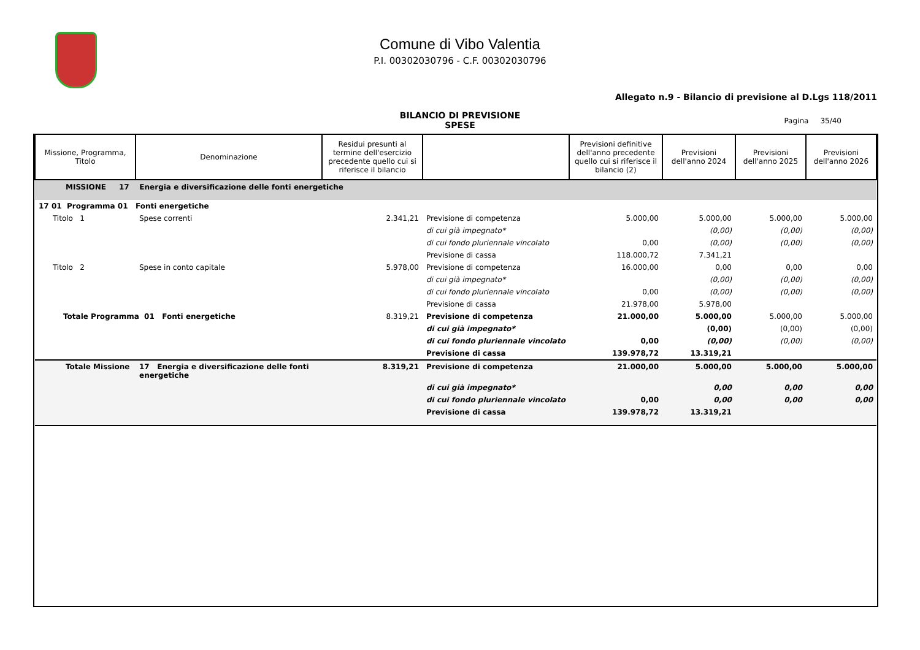Comune di Vibo Valentia
P.I. 00302030796 - C.F. 00302030796
Allegato n.9 - Bilancio di previsione al D.Lgs 118/2011
BILANCIO DI PREVISIONE
SPESE
Pagina 35/40
| Missione, Programma, Titolo | Denominazione | Residui presunti al termine dell'esercizio precedente quello cui si riferisce il bilancio | | Previsioni definitive dell'anno precedente quello cui si riferisce il bilancio (2) | Previsioni dell'anno 2024 | Previsioni dell'anno 2025 | Previsioni dell'anno 2026 |
| --- | --- | --- | --- | --- | --- | --- | --- |
| MISSIONE 17 Energia e diversificazione delle fonti energetiche | | | | | | | |
| 17 01 Programma 01 Fonti energetiche | | | | | | | |
| Titolo 1 | Spese correnti | 2.341,21 | Previsione di competenza | 5.000,00 | 5.000,00 | 5.000,00 | 5.000,00 |
| | | | di cui già impegnato* | | (0,00) | (0,00) | (0,00) |
| | | | di cui fondo pluriennale vincolato | 0,00 | (0,00) | (0,00) | (0,00) |
| | | | Previsione di cassa | 118.000,72 | 7.341,21 | | |
| Titolo 2 | Spese in conto capitale | 5.978,00 | Previsione di competenza | 16.000,00 | 0,00 | 0,00 | 0,00 |
| | | | di cui già impegnato* | | (0,00) | (0,00) | (0,00) |
| | | | di cui fondo pluriennale vincolato | 0,00 | (0,00) | (0,00) | (0,00) |
| | | | Previsione di cassa | 21.978,00 | 5.978,00 | | |
| Totale Programma 01 Fonti energetiche | | 8.319,21 | Previsione di competenza | 21.000,00 | 5.000,00 | 5.000,00 | 5.000,00 |
| | | | di cui già impegnato* | | (0,00) | (0,00) | (0,00) |
| | | | di cui fondo pluriennale vincolato | 0,00 | (0,00) | (0,00) | (0,00) |
| | | | Previsione di cassa | 139.978,72 | 13.319,21 | | |
| Totale Missione | 17 Energia e diversificazione delle fonti energetiche | 8.319,21 | Previsione di competenza | 21.000,00 | 5.000,00 | 5.000,00 | 5.000,00 |
| | | | di cui già impegnato* | | 0,00 | 0,00 | 0,00 |
| | | | di cui fondo pluriennale vincolato | 0,00 | 0,00 | 0,00 | 0,00 |
| | | | Previsione di cassa | 139.978,72 | 13.319,21 | | |